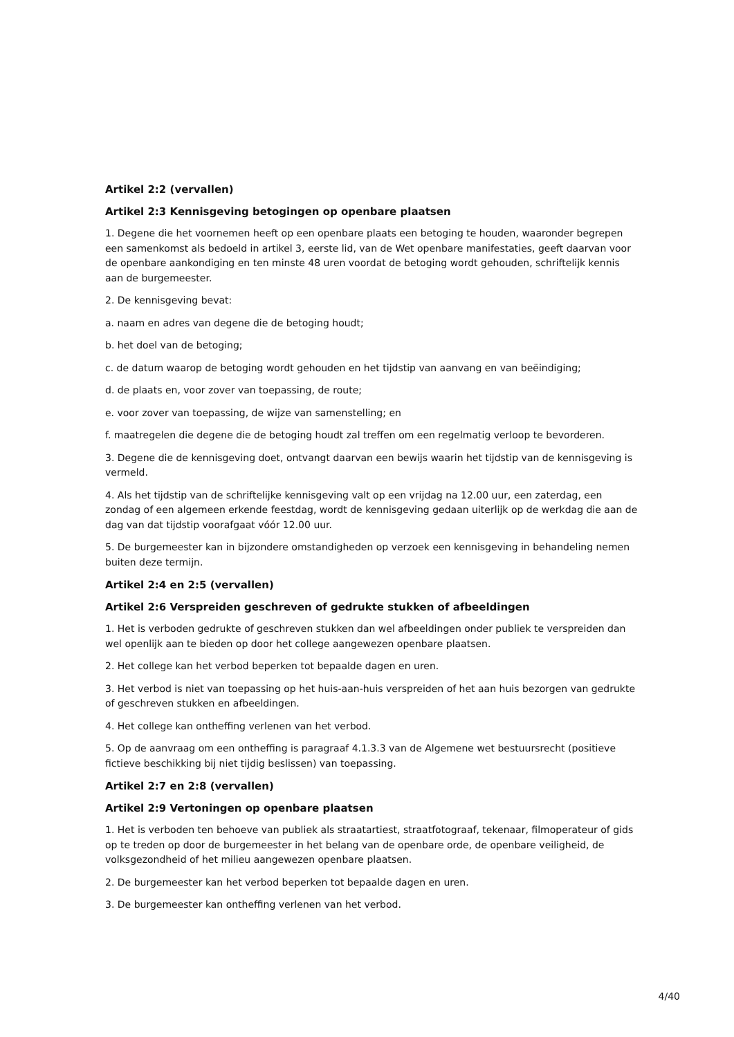Artikel 2:2 (vervallen)
Artikel 2:3 Kennisgeving betogingen op openbare plaatsen
1. Degene die het voornemen heeft op een openbare plaats een betoging te houden, waaronder begrepen een samenkomst als bedoeld in artikel 3, eerste lid, van de Wet openbare manifestaties, geeft daarvan voor de openbare aankondiging en ten minste 48 uren voordat de betoging wordt gehouden, schriftelijk kennis aan de burgemeester.
2. De kennisgeving bevat:
a. naam en adres van degene die de betoging houdt;
b. het doel van de betoging;
c. de datum waarop de betoging wordt gehouden en het tijdstip van aanvang en van beëindiging;
d. de plaats en, voor zover van toepassing, de route;
e. voor zover van toepassing, de wijze van samenstelling; en
f. maatregelen die degene die de betoging houdt zal treffen om een regelmatig verloop te bevorderen.
3. Degene die de kennisgeving doet, ontvangt daarvan een bewijs waarin het tijdstip van de kennisgeving is vermeld.
4. Als het tijdstip van de schriftelijke kennisgeving valt op een vrijdag na 12.00 uur, een zaterdag, een zondag of een algemeen erkende feestdag, wordt de kennisgeving gedaan uiterlijk op de werkdag die aan de dag van dat tijdstip voorafgaat vóór 12.00 uur.
5. De burgemeester kan in bijzondere omstandigheden op verzoek een kennisgeving in behandeling nemen buiten deze termijn.
Artikel 2:4 en 2:5 (vervallen)
Artikel 2:6 Verspreiden geschreven of gedrukte stukken of afbeeldingen
1. Het is verboden gedrukte of geschreven stukken dan wel afbeeldingen onder publiek te verspreiden dan wel openlijk aan te bieden op door het college aangewezen openbare plaatsen.
2. Het college kan het verbod beperken tot bepaalde dagen en uren.
3. Het verbod is niet van toepassing op het huis-aan-huis verspreiden of het aan huis bezorgen van gedrukte of geschreven stukken en afbeeldingen.
4. Het college kan ontheffing verlenen van het verbod.
5. Op de aanvraag om een ontheffing is paragraaf 4.1.3.3 van de Algemene wet bestuursrecht (positieve fictieve beschikking bij niet tijdig beslissen) van toepassing.
Artikel 2:7 en 2:8 (vervallen)
Artikel 2:9 Vertoningen op openbare plaatsen
1. Het is verboden ten behoeve van publiek als straatartiest, straatfotograaf, tekenaar, filmoperateur of gids op te treden op door de burgemeester in het belang van de openbare orde, de openbare veiligheid, de volksgezondheid of het milieu aangewezen openbare plaatsen.
2. De burgemeester kan het verbod beperken tot bepaalde dagen en uren.
3. De burgemeester kan ontheffing verlenen van het verbod.
4/40